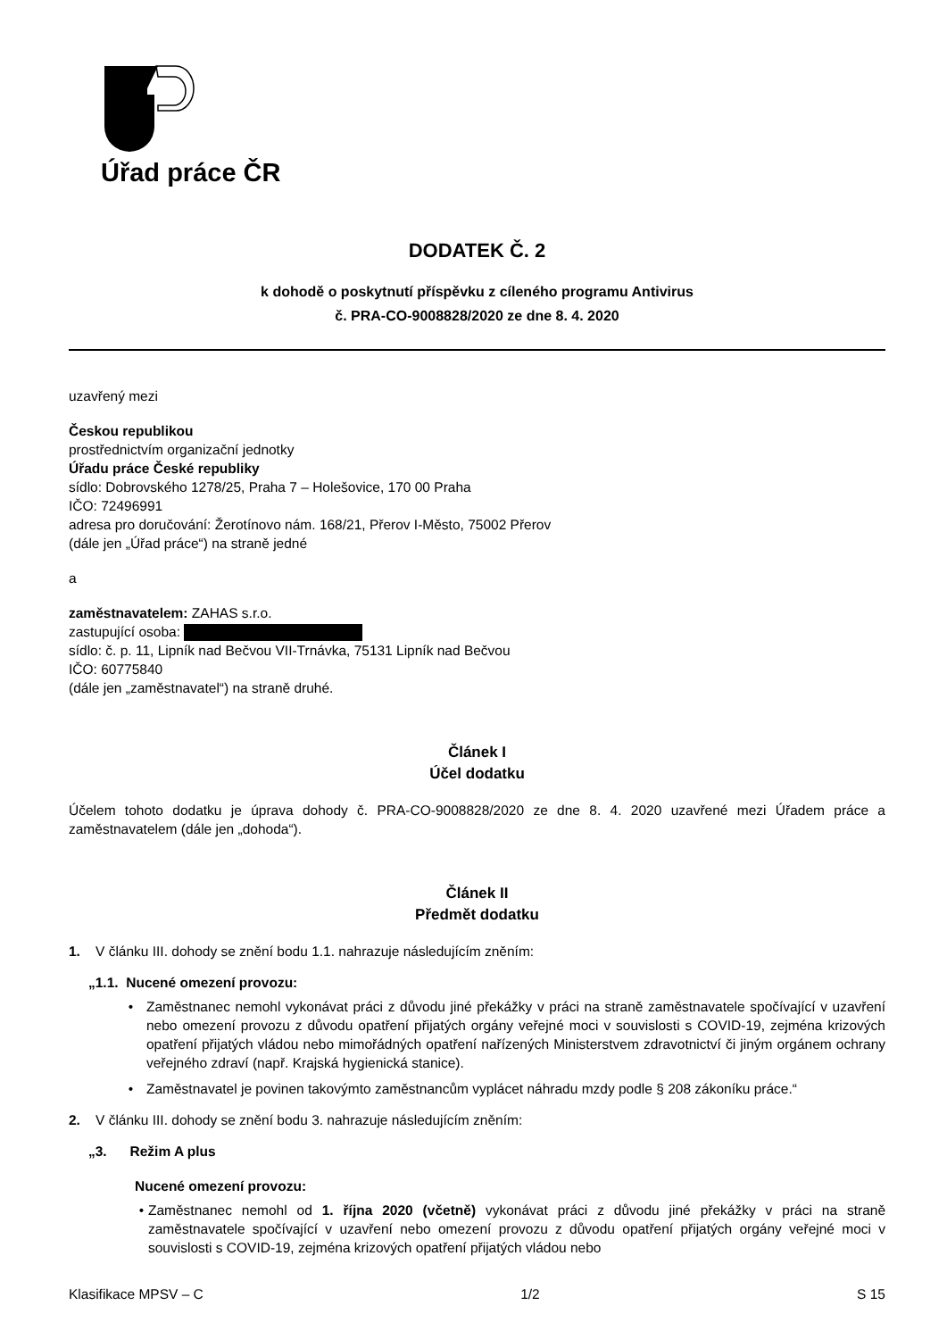Úřad práce ČR
DODATEK Č. 2
k dohodě o poskytnutí příspěvku z cíleného programu Antivirus
č. PRA-CO-9008828/2020 ze dne 8. 4. 2020
uzavřený mezi
Českou republikou
prostřednictvím organizační jednotky
Úřadu práce České republiky
sídlo: Dobrovského 1278/25, Praha 7 – Holešovice, 170 00 Praha
IČO: 72496991
adresa pro doručování: Žerotínovo nám. 168/21, Přerov I-Město, 75002 Přerov
(dále jen „Úřad práce“) na straně jedné
a
zaměstnavatelem: ZAHAS s.r.o.
zastupující osoba:
sídlo: č. p. 11, Lipník nad Bečvou VII-Trnávka, 75131 Lipník nad Bečvou
IČO: 60775840
(dále jen „zaměstnavatel“) na straně druhé.
Článek I
Účel dodatku
Účelem tohoto dodatku je úprava dohody č. PRA-CO-9008828/2020 ze dne 8. 4. 2020 uzavřené mezi Úřadem práce a zaměstnavatelem (dále jen „dohoda“).
Článek II
Předmět dodatku
1. V článku III. dohody se znění bodu 1.1. nahrazuje následujícím zněním:
„1.1. Nucené omezení provozu:
• Zaměstnanec nemohl vykonávat práci z důvodu jiné překážky v práci na straně zaměstnavatele spočívající v uzavření nebo omezení provozu z důvodu opatření přijatých orgány veřejné moci v souvislosti s COVID-19, zejména krizových opatření přijatých vládou nebo mimořádných opatření nařízených Ministerstvem zdravotnictví či jiným orgánem ochrany veřejného zdraví (např. Krajská hygienická stanice).
• Zaměstnavatel je povinen takovýmto zaměstnancům vyplácet náhradu mzdy podle § 208 zákoníku práce.“
2. V článku III. dohody se znění bodu 3. nahrazuje následujícím zněním:
„3. Režim A plus
Nucené omezení provozu:
• Zaměstnanec nemohl od 1. října 2020 (včetně) vykonávat práci z důvodu jiné překážky v práci na straně zaměstnavatele spočívající v uzavření nebo omezení provozu z důvodu opatření přijatých orgány veřejné moci v souvislosti s COVID-19, zejména krizových opatření přijatých vládou nebo
Klasifikace MPSV – C 1/2 S 15